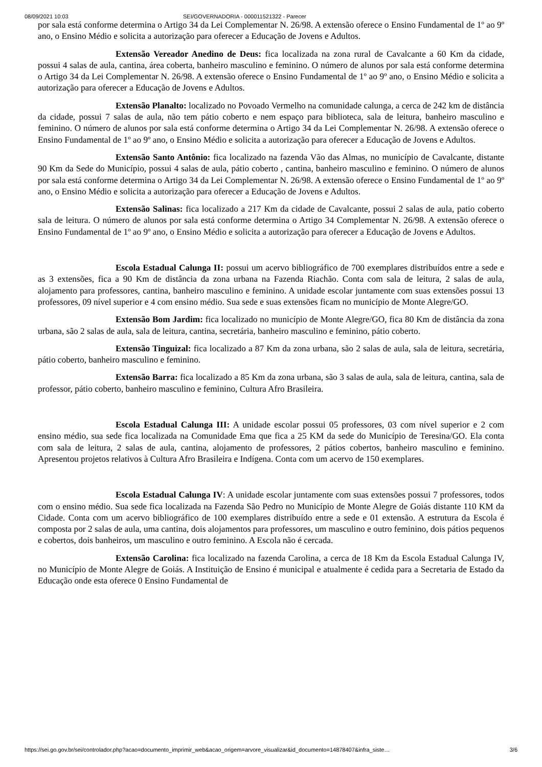08/09/2021 10:03 SEI/GOVERNADORIA - 000011521322 - Parecer
por sala está conforme determina o Artigo 34 da Lei Complementar N. 26/98. A extensão oferece o Ensino Fundamental de 1º ao 9º ano, o Ensino Médio e solicita a autorização para oferecer a Educação de Jovens e Adultos.
Extensão Vereador Anedino de Deus: fica localizada na zona rural de Cavalcante a 60 Km da cidade, possui 4 salas de aula, cantina, área coberta, banheiro masculino e feminino. O número de alunos por sala está conforme determina o Artigo 34 da Lei Complementar N. 26/98. A extensão oferece o Ensino Fundamental de 1º ao 9º ano, o Ensino Médio e solicita a autorização para oferecer a Educação de Jovens e Adultos.
Extensão Planalto: localizado no Povoado Vermelho na comunidade calunga, a cerca de 242 km de distância da cidade, possui 7 salas de aula, não tem pátio coberto e nem espaço para biblioteca, sala de leitura, banheiro masculino e feminino. O número de alunos por sala está conforme determina o Artigo 34 da Lei Complementar N. 26/98. A extensão oferece o Ensino Fundamental de 1º ao 9º ano, o Ensino Médio e solicita a autorização para oferecer a Educação de Jovens e Adultos.
Extensão Santo Antônio: fica localizado na fazenda Vão das Almas, no município de Cavalcante, distante 90 Km da Sede do Município, possui 4 salas de aula, pátio coberto , cantina, banheiro masculino e feminino. O número de alunos por sala está conforme determina o Artigo 34 da Lei Complementar N. 26/98. A extensão oferece o Ensino Fundamental de 1º ao 9º ano, o Ensino Médio e solicita a autorização para oferecer a Educação de Jovens e Adultos.
Extensão Salinas: fica localizado a 217 Km da cidade de Cavalcante, possui 2 salas de aula, patio coberto sala de leitura. O número de alunos por sala está conforme determina o Artigo 34 Complementar N. 26/98. A extensão oferece o Ensino Fundamental de 1º ao 9º ano, o Ensino Médio e solicita a autorização para oferecer a Educação de Jovens e Adultos.
Escola Estadual Calunga II: possui um acervo bibliográfico de 700 exemplares distribuídos entre a sede e as 3 extensões, fica a 90 Km de distância da zona urbana na Fazenda Riachão. Conta com sala de leitura, 2 salas de aula, alojamento para professores, cantina, banheiro masculino e feminino. A unidade escolar juntamente com suas extensões possui 13 professores, 09 nível superior e 4 com ensino médio. Sua sede e suas extensões ficam no município de Monte Alegre/GO.
Extensão Bom Jardim: fica localizado no município de Monte Alegre/GO, fica 80 Km de distância da zona urbana, são 2 salas de aula, sala de leitura, cantina, secretária, banheiro masculino e feminino, pátio coberto.
Extensão Tinguizal: fica localizado a 87 Km da zona urbana, são 2 salas de aula, sala de leitura, secretária, pátio coberto, banheiro masculino e feminino.
Extensão Barra: fica localizado a 85 Km da zona urbana, são 3 salas de aula, sala de leitura, cantina, sala de professor, pátio coberto, banheiro masculino e feminino, Cultura Afro Brasileira.
Escola Estadual Calunga III: A unidade escolar possui 05 professores, 03 com nível superior e 2 com ensino médio, sua sede fica localizada na Comunidade Ema que fica a 25 KM da sede do Município de Teresina/GO. Ela conta com sala de leitura, 2 salas de aula, cantina, alojamento de professores, 2 pátios cobertos, banheiro masculino e feminino. Apresentou projetos relativos à Cultura Afro Brasileira e Indígena. Conta com um acervo de 150 exemplares.
Escola Estadual Calunga IV: A unidade escolar juntamente com suas extensões possui 7 professores, todos com o ensino médio. Sua sede fica localizada na Fazenda São Pedro no Município de Monte Alegre de Goiás distante 110 KM da Cidade. Conta com um acervo bibliográfico de 100 exemplares distribuído entre a sede e 01 extensão. A estrutura da Escola é composta por 2 salas de aula, uma cantina, dois alojamentos para professores, um masculino e outro feminino, dois pátios pequenos e cobertos, dois banheiros, um masculino e outro feminino. A Escola não é cercada.
Extensão Carolina: fica localizado na fazenda Carolina, a cerca de 18 Km da Escola Estadual Calunga IV, no Município de Monte Alegre de Goiás. A Instituição de Ensino é municipal e atualmente é cedida para a Secretaria de Estado da Educação onde esta oferece 0 Ensino Fundamental de
https://sei.go.gov.br/sei/controlador.php?acao=documento_imprimir_web&acao_origem=arvore_visualizar&id_documento=14878407&infra_siste… 3/6